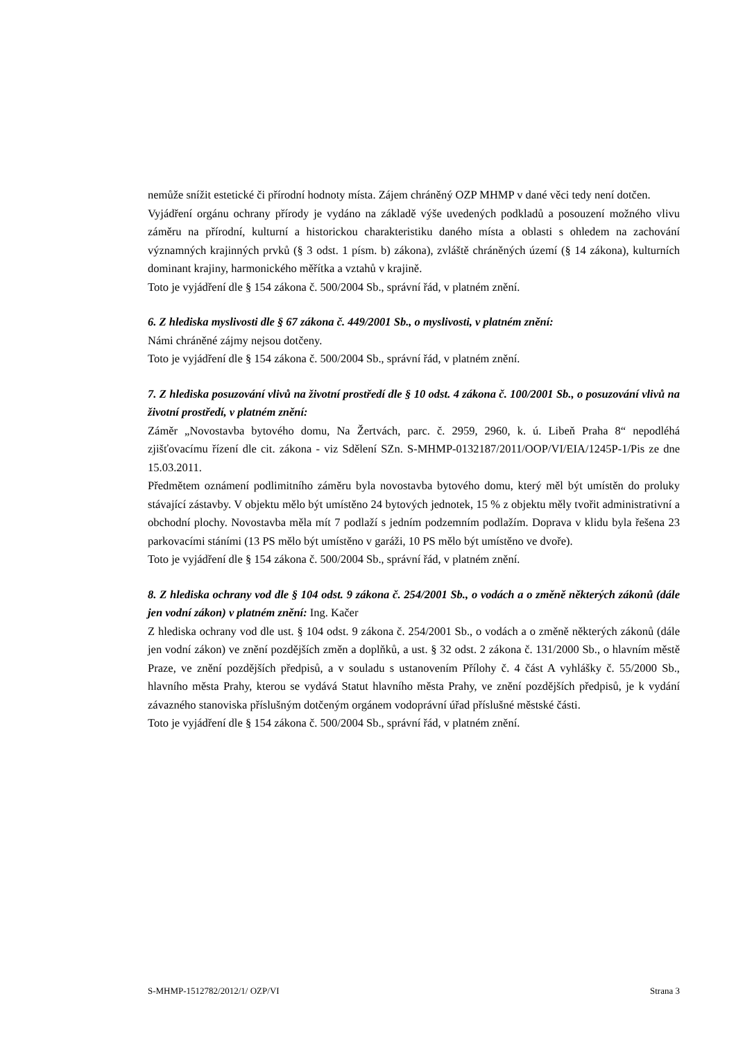nemůže snížit estetické či přírodní hodnoty místa. Zájem chráněný OZP MHMP v dané věci tedy není dotčen.
Vyjádření orgánu ochrany přírody je vydáno na základě výše uvedených podkladů a posouzení možného vlivu záměru na přírodní, kulturní a historickou charakteristiku daného místa a oblasti s ohledem na zachování významných krajinných prvků (§ 3 odst. 1 písm. b) zákona), zvláště chráněných území (§ 14 zákona), kulturních dominant krajiny, harmonického měřítka a vztahů v krajině.
Toto je vyjádření dle § 154 zákona č. 500/2004 Sb., správní řád, v platném znění.
6. Z hlediska myslivosti dle § 67 zákona č. 449/2001 Sb., o myslivosti, v platném znění:
Námi chráněné zájmy nejsou dotčeny.
Toto je vyjádření dle § 154 zákona č. 500/2004 Sb., správní řád, v platném znění.
7. Z hlediska posuzování vlivů na životní prostředí dle § 10 odst. 4 zákona č. 100/2001 Sb., o posuzování vlivů na životní prostředí, v platném znění:
Záměr „Novostavba bytového domu, Na Žertvách, parc. č. 2959, 2960, k. ú. Libeň Praha 8“ nepodléhá zjišťovacímu řízení dle cit. zákona - viz Sdělení SZn. S-MHMP-0132187/2011/OOP/VI/EIA/1245P-1/Pis ze dne 15.03.2011.
Předmětem oznámení podlimitního záměru byla novostavba bytového domu, který měl být umístěn do proluky stávající zástavby. V objektu mělo být umístěno 24 bytových jednotek, 15 % z objektu měly tvořit administrativní a obchodní plochy. Novostavba měla mít 7 podlaží s jedním podzemním podlažím. Doprava v klidu byla řešena 23 parkovacími stáními (13 PS mělo být umístěno v garáži, 10 PS mělo být umístěno ve dvoře).
Toto je vyjádření dle § 154 zákona č. 500/2004 Sb., správní řád, v platném znění.
8. Z hlediska ochrany vod dle § 104 odst. 9 zákona č. 254/2001 Sb., o vodách a o změně některých zákonů (dále jen vodní zákon) v platném znění: Ing. Kačer
Z hlediska ochrany vod dle ust. § 104 odst. 9 zákona č. 254/2001 Sb., o vodách a o změně některých zákonů (dále jen vodní zákon) ve znění pozdějších změn a doplňků, a ust. § 32 odst. 2 zákona č. 131/2000 Sb., o hlavním městě Praze, ve znění pozdějších předpisů, a v souladu s ustanovením Přílohy č. 4 část A vyhlášky č. 55/2000 Sb., hlavního města Prahy, kterou se vydává Statut hlavního města Prahy, ve znění pozdějších předpisů, je k vydání závazného stanoviska příslušným dotčeným orgánem vodoprávní úřad příslušné městské části.
Toto je vyjádření dle § 154 zákona č. 500/2004 Sb., správní řád, v platném znění.
S-MHMP-1512782/2012/1/ OZP/VI Strana 3